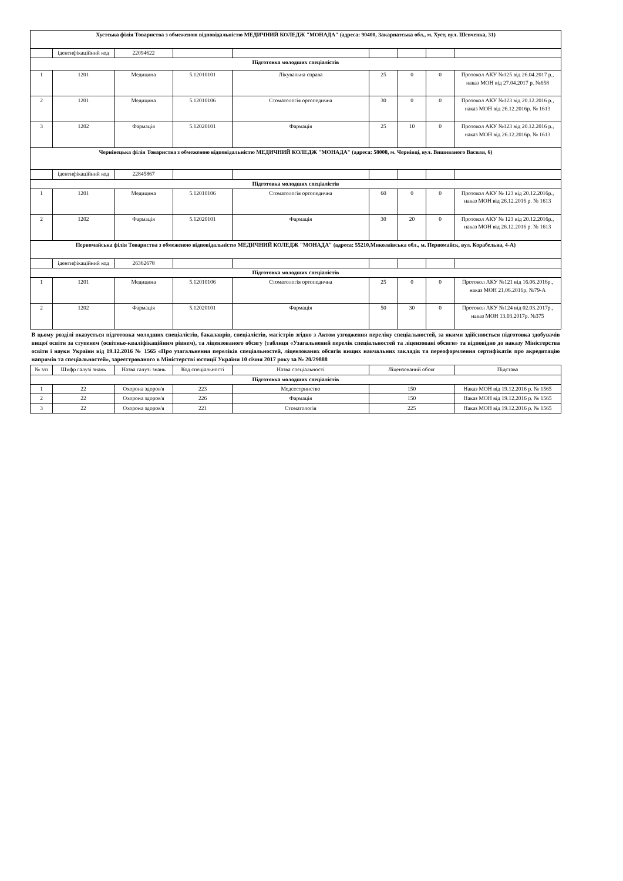| Хустська філія Товариства з обмеженою відповідальністю МЕДИЧНИЙ КОЛЕДЖ "МОНАДА" (адреса: 90400, Закарпатська обл., м. Хуст, вул. Шевченка, 31) | | | | | | | | |
| | ідентифікаційний код | 22094622 | | | | | | |
| Підготовка молодших спеціалістів | | | | | | | | |
| 1 | 1201 | Медицина | 5.12010101 | Лікувальна справа | 25 | 0 | 0 | Протокол АКУ №125 від 26.04.2017 р., наказ МОН від 27.04.2017 р. №658 |
| 2 | 1201 | Медицина | 5.12010106 | Стоматологія ортопедична | 30 | 0 | 0 | Протокол АКУ №123 від 20.12.2016 р., наказ МОН від 26.12.2016р. № 1613 |
| 3 | 1202 | Фармація | 5.12020101 | Фармація | 25 | 10 | 0 | Протокол АКУ №123 від 20.12.2016 р., наказ МОН від 26.12.2016р. № 1613 |
| Чернівецька філія Товариства з обмеженою відповідальністю МЕДИЧНИЙ КОЛЕДЖ "МОНАДА" (адреса: 58008, м. Чернівці, вул. Вишиваного Василя, 6) | | | | | | | | |
| | ідентифікаційний код | 22845867 | | | | | | |
| Підготовка молодших спеціалістів | | | | | | | | |
| 1 | 1201 | Медицина | 5.12010106 | Стоматологія ортопедична | 60 | 0 | 0 | Протокол АКУ № 123 від 20.12.2016р., наказ МОН від 26.12.2016 р. № 1613 |
| 2 | 1202 | Фармація | 5.12020101 | Фармація | 30 | 20 | 0 | Протокол АКУ № 123 від 20.12.2016р., наказ МОН від 26.12.2016 р. № 1613 |
| Первомайська філія Товариства з обмеженою відповідальністю МЕДИЧНИЙ КОЛЕДЖ "МОНАДА" (адреса: 55210,Миколаївська обл., м. Первомайск, вул. Корабельна, 4-А) | | | | | | | | |
| | ідентифікаційний код | 26362678 | | | | | | |
| Підготовка молодших спеціалістів | | | | | | | | |
| 1 | 1201 | Медицина | 5.12010106 | Стоматологія ортопедична | 25 | 0 | 0 | Протокол АКУ №121 від 16.06.2016р., наказ МОН 21.06.2016р. №79-А |
| 2 | 1202 | Фармація | 5.12020101 | Фармація | 50 | 30 | 0 | Протокол АКУ №124 від 02.03.2017р., наказ МОН 13.03.2017р. №375 |
| В цьому розділі вказується підготовка молодших спеціалістів, бакалаврів, спеціалістів, магістрів згідно з Актом узгодження переліку спеціальностей, за якими здійснюється підготовка здобувачів вищої освіти за ступенем (освітньо-кваліфікаційним рівнем), та ліцензованого обсягу (таблиця «Узагальнений перелік спеціальностей та ліцензовані обсяги» та відповідно до наказу Міністерства освіти і науки України від 19.12.2016 № 1565 «Про узагальнення переліків спеціальностей, ліцензованих обсягів вищих навчальних закладів та переоформлення сертифікатів про акредитацію напрямів та спеціальностей», зареєстрованого в Міністерстві юстиції України 10 січня 2017 року за № 20/29888 | | | | | | | | |
| № з/п | Шифр галузі знань | Назва галузі знань | Код спеціальності | Назва спеціальності | Ліцензований обсяг | | | Підстава |
| Підготовка молодших спеціалістів | | | | | | | | |
| 1 | 22 | Охорона здоров'я | 223 | Медсестринство | 150 | | | Наказ МОН від 19.12.2016 р. № 1565 |
| 2 | 22 | Охорона здоров'я | 226 | Фармація | 150 | | | Наказ МОН від 19.12.2016 р. № 1565 |
| 3 | 22 | Охорона здоров'я | 221 | Стоматологія | 225 | | | Наказ МОН від 19.12.2016 р. № 1565 |